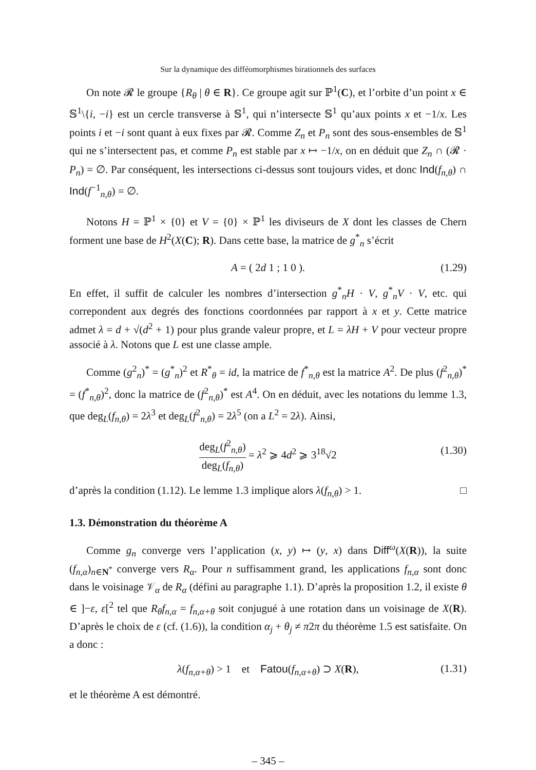Sur la dynamique des difféomorphismes birationnels des surfaces
On note 𝓡 le groupe {R<sub>θ</sub> | θ ∈ R}. Ce groupe agit sur ℙ<sup>1</sup>(C), et l’orbite d’un point x ∈ 𝕊<sup>1</sup>\{i, −i} est un cercle transverse à 𝕊<sup>1</sup>, qui n’intersecte 𝕊<sup>1</sup> qu’aux points x et −1/x. Les points i et −i sont quant à eux fixes par 𝓡. Comme Z<sub>n</sub> et P<sub>n</sub> sont des sous-ensembles de 𝕊<sup>1</sup> qui ne s’intersectent pas, et comme P<sub>n</sub> est stable par x ↦ −1/x, on en déduit que Z<sub>n</sub> ∩ (𝓡 · P<sub>n</sub>) = ∅. Par conséquent, les intersections ci-dessus sont toujours vides, et donc Ind(f<sub>n,θ</sub>) ∩ Ind(f<sup>−1</sup><sub>n,θ</sub>) = ∅.
Notons H = ℙ<sup>1</sup> × {0} et V = {0} × ℙ<sup>1</sup> les diviseurs de X dont les classes de Chern forment une base de H<sup>2</sup>(X(C); R). Dans cette base, la matrice de g<sup>*</sup><sub>n</sub> s’écrit
A = ( 2d 1 ; 1 0 ). (1.29)
En effet, il suffit de calculer les nombres d’intersection g<sup>*</sup><sub>n</sub>H · V, g<sup>*</sup><sub>n</sub>V · V, etc. qui correpondent aux degrés des fonctions coordonnées par rapport à x et y. Cette matrice admet λ = d + √(d<sup>2</sup> + 1) pour plus grande valeur propre, et L = λH + V pour vecteur propre associé à λ. Notons que L est une classe ample.
Comme (g<sup>2</sup><sub>n</sub>)<sup>*</sup> = (g<sup>*</sup><sub>n</sub>)<sup>2</sup> et R<sup>*</sup><sub>θ</sub> = id, la matrice de f<sup>*</sup><sub>n,θ</sub> est la matrice A<sup>2</sup>. De plus (f<sup>2</sup><sub>n,θ</sub>)<sup>*</sup> = (f<sup>*</sup><sub>n,θ</sub>)<sup>2</sup>, donc la matrice de (f<sup>2</sup><sub>n,θ</sub>)<sup>*</sup> est A<sup>4</sup>. On en déduit, avec les notations du lemme 1.3, que deg<sub>L</sub>(f<sub>n,θ</sub>) = 2λ<sup>3</sup> et deg<sub>L</sub>(f<sup>2</sup><sub>n,θ</sub>) = 2λ<sup>5</sup> (on a L<sup>2</sup> = 2λ). Ainsi,
deg<sub>L</sub>(f<sup>2</sup><sub>n,θ</sub>) deg<sub>L</sub>(f<sub>n,θ</sub>) = λ<sup>2</sup> ⩾ 4d<sup>2</sup> ⩾ 3<sup>18</sup>√2
(1.30)
d’après la condition (1.12). Le lemme 1.3 implique alors λ(f<sub>n,θ</sub>) > 1. □
1.3. Démonstration du théorème A
Comme g<sub>n</sub> converge vers l’application (x, y) ↦ (y, x) dans Diff<sup>ω</sup>(X(R)), la suite (f<sub>n,α</sub>)<sub>n∈N<sup>*</sup></sub> converge vers R<sub>α</sub>. Pour n suffisamment grand, les applications f<sub>n,α</sub> sont donc dans le voisinage 𝒱<sub>α</sub> de R<sub>α</sub> (défini au paragraphe 1.1). D’après la proposition 1.2, il existe θ ∈ ]−ε, ε[<sup>2</sup> tel que R<sub>θ</sub>f<sub>n,α</sub> = f<sub>n,α+θ</sub> soit conjugué à une rotation dans un voisinage de X(R). D’après le choix de ε (cf. (1.6)), la condition α<sub>j</sub> + θ<sub>j</sub> ≠ π2π du théorème 1.5 est satisfaite. On a donc :
λ(f<sub>n,α+θ</sub>) > 1 et Fatou(f<sub>n,α+θ</sub>) ⊃ X(R), (1.31)
et le théorème A est démontré.
– 345 –